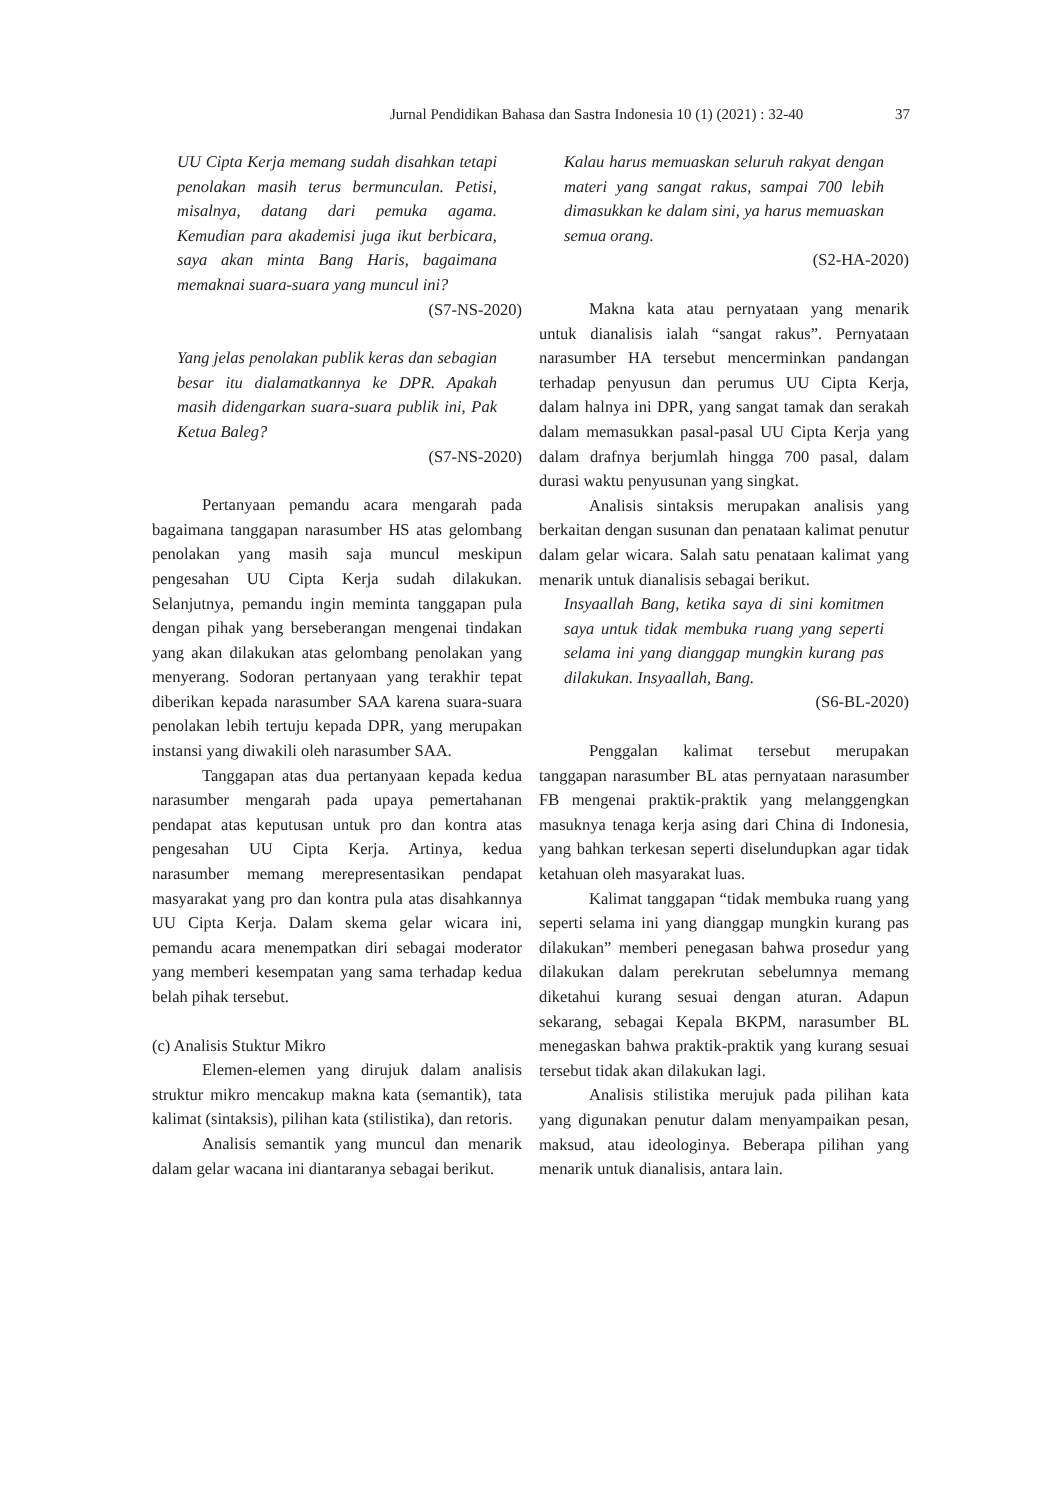Jurnal Pendidikan Bahasa dan Sastra Indonesia 10 (1) (2021) : 32-40 37
UU Cipta Kerja memang sudah disahkan tetapi penolakan masih terus bermunculan. Petisi, misalnya, datang dari pemuka agama. Kemudian para akademisi juga ikut berbicara, saya akan minta Bang Haris, bagaimana memaknai suara-suara yang muncul ini?
(S7-NS-2020)
Yang jelas penolakan publik keras dan sebagian besar itu dialamatkannya ke DPR. Apakah masih didengarkan suara-suara publik ini, Pak Ketua Baleg?
(S7-NS-2020)
Pertanyaan pemandu acara mengarah pada bagaimana tanggapan narasumber HS atas gelombang penolakan yang masih saja muncul meskipun pengesahan UU Cipta Kerja sudah dilakukan. Selanjutnya, pemandu ingin meminta tanggapan pula dengan pihak yang berseberangan mengenai tindakan yang akan dilakukan atas gelombang penolakan yang menyerang. Sodoran pertanyaan yang terakhir tepat diberikan kepada narasumber SAA karena suara-suara penolakan lebih tertuju kepada DPR, yang merupakan instansi yang diwakili oleh narasumber SAA.
Tanggapan atas dua pertanyaan kepada kedua narasumber mengarah pada upaya pemertahanan pendapat atas keputusan untuk pro dan kontra atas pengesahan UU Cipta Kerja. Artinya, kedua narasumber memang merepresentasikan pendapat masyarakat yang pro dan kontra pula atas disahkannya UU Cipta Kerja. Dalam skema gelar wicara ini, pemandu acara menempatkan diri sebagai moderator yang memberi kesempatan yang sama terhadap kedua belah pihak tersebut.
(c) Analisis Stuktur Mikro
Elemen-elemen yang dirujuk dalam analisis struktur mikro mencakup makna kata (semantik), tata kalimat (sintaksis), pilihan kata (stilistika), dan retoris.
Analisis semantik yang muncul dan menarik dalam gelar wacana ini diantaranya sebagai berikut.
Kalau harus memuaskan seluruh rakyat dengan materi yang sangat rakus, sampai 700 lebih dimasukkan ke dalam sini, ya harus memuaskan semua orang.
(S2-HA-2020)
Makna kata atau pernyataan yang menarik untuk dianalisis ialah “sangat rakus”. Pernyataan narasumber HA tersebut mencerminkan pandangan terhadap penyusun dan perumus UU Cipta Kerja, dalam halnya ini DPR, yang sangat tamak dan serakah dalam memasukkan pasal-pasal UU Cipta Kerja yang dalam drafnya berjumlah hingga 700 pasal, dalam durasi waktu penyusunan yang singkat.
Analisis sintaksis merupakan analisis yang berkaitan dengan susunan dan penataan kalimat penutur dalam gelar wicara. Salah satu penataan kalimat yang menarik untuk dianalisis sebagai berikut.
Insyaallah Bang, ketika saya di sini komitmen saya untuk tidak membuka ruang yang seperti selama ini yang dianggap mungkin kurang pas dilakukan. Insyaallah, Bang.
(S6-BL-2020)
Penggalan kalimat tersebut merupakan tanggapan narasumber BL atas pernyataan narasumber FB mengenai praktik-praktik yang melanggengkan masuknya tenaga kerja asing dari China di Indonesia, yang bahkan terkesan seperti diselundupkan agar tidak ketahuan oleh masyarakat luas.
Kalimat tanggapan “tidak membuka ruang yang seperti selama ini yang dianggap mungkin kurang pas dilakukan” memberi penegasan bahwa prosedur yang dilakukan dalam perekrutan sebelumnya memang diketahui kurang sesuai dengan aturan. Adapun sekarang, sebagai Kepala BKPM, narasumber BL menegaskan bahwa praktik-praktik yang kurang sesuai tersebut tidak akan dilakukan lagi.
Analisis stilistika merujuk pada pilihan kata yang digunakan penutur dalam menyampaikan pesan, maksud, atau ideologinya. Beberapa pilihan yang menarik untuk dianalisis, antara lain.